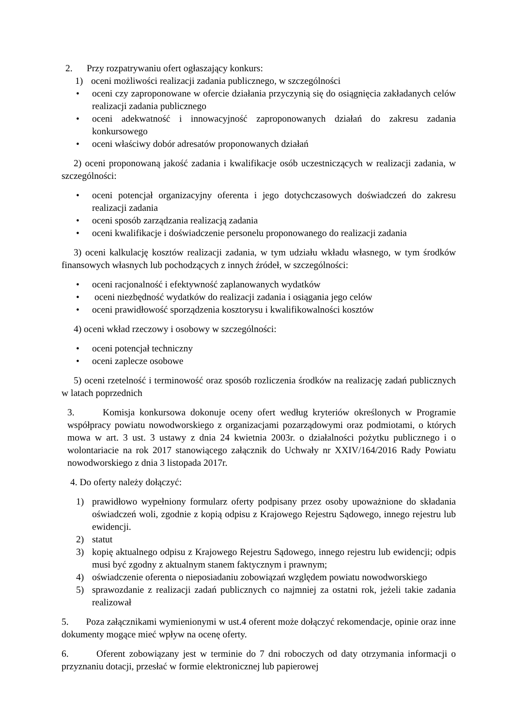2. Przy rozpatrywaniu ofert ogłaszający konkurs:
1) oceni możliwości realizacji zadania publicznego, w szczególności
• oceni czy zaproponowane w ofercie działania przyczynią się do osiągnięcia zakładanych celów realizacji zadania publicznego
• oceni adekwatność i innowacyjność zaproponowanych działań do zakresu zadania konkursowego
• oceni właściwy dobór adresatów proponowanych działań
2) oceni proponowaną jakość zadania i kwalifikacje osób uczestniczących w realizacji zadania, w szczególności:
• oceni potencjał organizacyjny oferenta i jego dotychczasowych doświadczeń do zakresu realizacji zadania
• oceni sposób zarządzania realizacją zadania
• oceni kwalifikacje i doświadczenie personelu proponowanego do realizacji zadania
3) oceni kalkulację kosztów realizacji zadania, w tym udziału wkładu własnego, w tym środków finansowych własnych lub pochodzących z innych źródeł, w szczególności:
• oceni racjonalność i efektywność zaplanowanych wydatków
• oceni niezbędność wydatków do realizacji zadania i osiągania jego celów
• oceni prawidłowość sporządzenia kosztorysu i kwalifikowalności kosztów
4) oceni wkład rzeczowy i osobowy w szczególności:
• oceni potencjał techniczny
• oceni zaplecze osobowe
5) oceni rzetelność i terminowość oraz sposób rozliczenia środków na realizację zadań publicznych w latach poprzednich
3. Komisja konkursowa dokonuje oceny ofert według kryteriów określonych w Programie współpracy powiatu nowodworskiego z organizacjami pozarządowymi oraz podmiotami, o których mowa w art. 3 ust. 3 ustawy z dnia 24 kwietnia 2003r. o działalności pożytku publicznego i o wolontariacie na rok 2017 stanowiącego załącznik do Uchwały nr XXIV/164/2016 Rady Powiatu nowodworskiego z dnia 3 listopada 2017r.
4. Do oferty należy dołączyć:
1) prawidłowo wypełniony formularz oferty podpisany przez osoby upoważnione do składania oświadczeń woli, zgodnie z kopią odpisu z Krajowego Rejestru Sądowego, innego rejestru lub ewidencji.
2) statut
3) kopię aktualnego odpisu z Krajowego Rejestru Sądowego, innego rejestru lub ewidencji; odpis musi być zgodny z aktualnym stanem faktycznym i prawnym;
4) oświadczenie oferenta o nieposiadaniu zobowiązań względem powiatu nowodworskiego
5) sprawozdanie z realizacji zadań publicznych co najmniej za ostatni rok, jeżeli takie zadania realizował
5. Poza załącznikami wymienionymi w ust.4 oferent może dołączyć rekomendacje, opinie oraz inne dokumenty mogące mieć wpływ na ocenę oferty.
6. Oferent zobowiązany jest w terminie do 7 dni roboczych od daty otrzymania informacji o przyznaniu dotacji, przesłać w formie elektronicznej lub papierowej